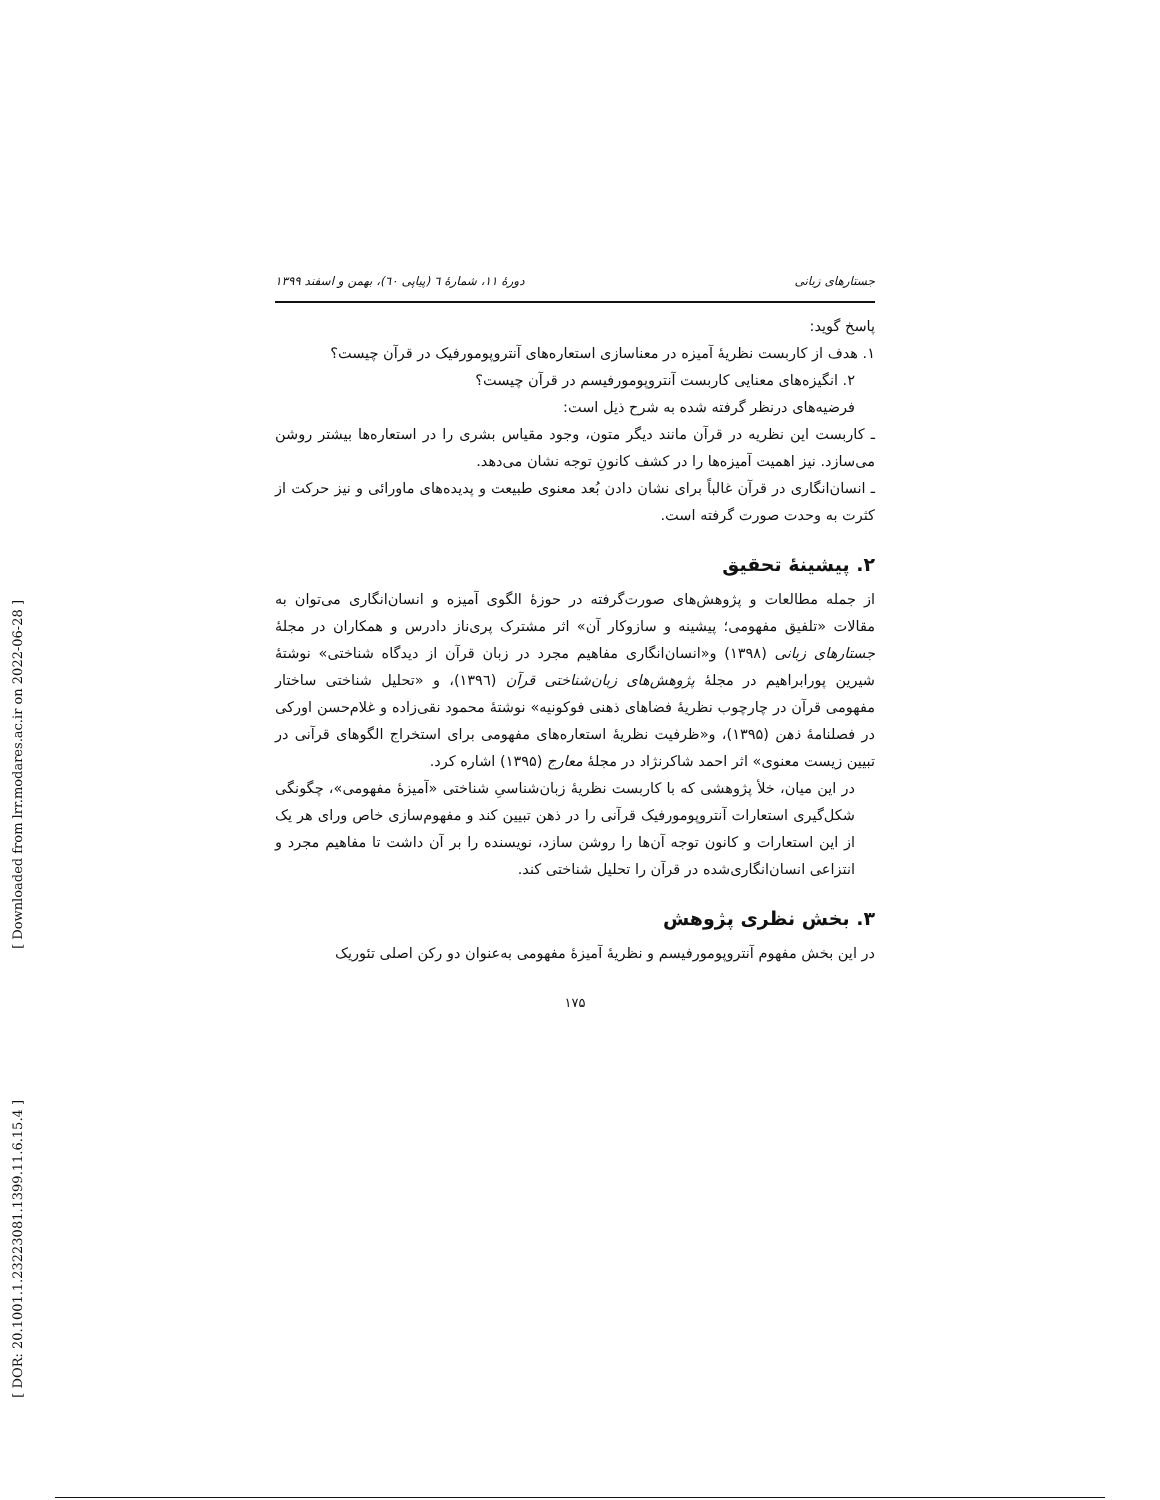[ Downloaded from lrr.modares.ac.ir on 2022-06-28 ]
[ DOR: 20.1001.1.23223081.1399.11.6.15.4 ]
جستارهای زبانی دورهٔ ۱۱، شمارهٔ ٦ (پیاپی ٦٠)، بهمن و اسفند ۱۳۹۹
پاسخ گوید:
۱. هدف از کاربست نظریهٔ آمیزه در معناسازی استعاره‌های آنتروپومورفیک در قرآن چیست؟
۲. انگیزه‌های معنایی کاربست آنتروپومورفیسم در قرآن چیست؟
فرضیه‌های درنظر گرفته شده به شرح ذیل است:
ـ کاربست این نظریه در قرآن مانند دیگر متون، وجود مقیاس بشری را در استعاره‌ها بیشتر روشن می‌سازد. نیز اهمیت آمیزه‌ها را در کشف کانونِ توجه نشان می‌دهد.
ـ انسان‌انگاری در قرآن غالباً برای نشان دادن بُعد معنوی طبیعت و پدیده‌های ماورائی و نیز حرکت از کثرت به وحدت صورت گرفته است.
۲. پیشینهٔ تحقیق
از جمله مطالعات و پژوهش‌های صورت‌گرفته در حوزهٔ الگوی آمیزه و انسان‌انگاری می‌توان به مقالات «تلفیق مفهومی؛ پیشینه و سازوکار آن» اثر مشترک پری‌ناز دادرس و همکاران در مجلهٔ جستارهای زبانی (۱۳۹۸) و«انسان‌انگاری مفاهیم مجرد در زبان قرآن از دیدگاه شناختی» نوشتهٔ شیرین پورابراهیم در مجلهٔ پژوهش‌های زبان‌شناختی قرآن (۱۳۹٦)، و «تحلیل شناختی ساختار مفهومی قرآن در چارچوب نظریهٔ فضاهای ذهنی فوکونیه» نوشتهٔ محمود نقی‌زاده و غلام‌حسن اورکی در فصلنامهٔ ذهن (۱۳۹۵)، و«ظرفیت نظریهٔ استعاره‌های مفهومی برای استخراج الگوهای قرآنی در تبیین زیست معنوی» اثر احمد شاکرنژاد در مجلهٔ معارج (۱۳۹۵) اشاره کرد.
در این میان، خلأ پژوهشی که با کاربست نظریهٔ زبان‌شناسیِ شناختی «آمیزهٔ مفهومی»، چگونگی شکل‌گیری استعارات آنتروپومورفیک قرآنی را در ذهن تبیین کند و مفهوم‌سازی خاص ورای هر یک از این استعارات و کانون توجه آن‌ها را روشن سازد، نویسنده را بر آن داشت تا مفاهیم مجرد و انتزاعی انسان‌انگاری‌شده در قرآن را تحلیل شناختی کند.
۳. بخش نظری پژوهش
در این بخش مفهوم آنتروپومورفیسم و نظریهٔ آمیزهٔ مفهومی به‌عنوان دو رکن اصلی تئوریک
۱۷۵